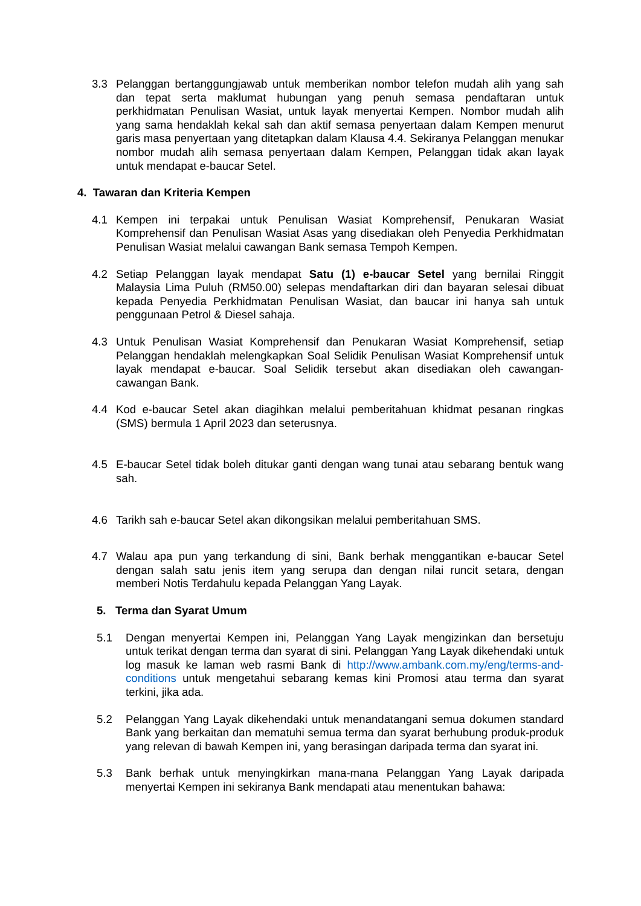3.3 Pelanggan bertanggungjawab untuk memberikan nombor telefon mudah alih yang sah dan tepat serta maklumat hubungan yang penuh semasa pendaftaran untuk perkhidmatan Penulisan Wasiat, untuk layak menyertai Kempen. Nombor mudah alih yang sama hendaklah kekal sah dan aktif semasa penyertaan dalam Kempen menurut garis masa penyertaan yang ditetapkan dalam Klausa 4.4. Sekiranya Pelanggan menukar nombor mudah alih semasa penyertaan dalam Kempen, Pelanggan tidak akan layak untuk mendapat e-baucar Setel.
4. Tawaran dan Kriteria Kempen
4.1 Kempen ini terpakai untuk Penulisan Wasiat Komprehensif, Penukaran Wasiat Komprehensif dan Penulisan Wasiat Asas yang disediakan oleh Penyedia Perkhidmatan Penulisan Wasiat melalui cawangan Bank semasa Tempoh Kempen.
4.2 Setiap Pelanggan layak mendapat Satu (1) e-baucar Setel yang bernilai Ringgit Malaysia Lima Puluh (RM50.00) selepas mendaftarkan diri dan bayaran selesai dibuat kepada Penyedia Perkhidmatan Penulisan Wasiat, dan baucar ini hanya sah untuk penggunaan Petrol & Diesel sahaja.
4.3 Untuk Penulisan Wasiat Komprehensif dan Penukaran Wasiat Komprehensif, setiap Pelanggan hendaklah melengkapkan Soal Selidik Penulisan Wasiat Komprehensif untuk layak mendapat e-baucar. Soal Selidik tersebut akan disediakan oleh cawangan-cawangan Bank.
4.4 Kod e-baucar Setel akan diagihkan melalui pemberitahuan khidmat pesanan ringkas (SMS) bermula 1 April 2023 dan seterusnya.
4.5 E-baucar Setel tidak boleh ditukar ganti dengan wang tunai atau sebarang bentuk wang sah.
4.6 Tarikh sah e-baucar Setel akan dikongsikan melalui pemberitahuan SMS.
4.7 Walau apa pun yang terkandung di sini, Bank berhak menggantikan e-baucar Setel dengan salah satu jenis item yang serupa dan dengan nilai runcit setara, dengan memberi Notis Terdahulu kepada Pelanggan Yang Layak.
5. Terma dan Syarat Umum
5.1 Dengan menyertai Kempen ini, Pelanggan Yang Layak mengizinkan dan bersetuju untuk terikat dengan terma dan syarat di sini. Pelanggan Yang Layak dikehendaki untuk log masuk ke laman web rasmi Bank di http://www.ambank.com.my/eng/terms-and-conditions untuk mengetahui sebarang kemas kini Promosi atau terma dan syarat terkini, jika ada.
5.2 Pelanggan Yang Layak dikehendaki untuk menandatangani semua dokumen standard Bank yang berkaitan dan mematuhi semua terma dan syarat berhubung produk-produk yang relevan di bawah Kempen ini, yang berasingan daripada terma dan syarat ini.
5.3 Bank berhak untuk menyingkirkan mana-mana Pelanggan Yang Layak daripada menyertai Kempen ini sekiranya Bank mendapati atau menentukan bahawa: